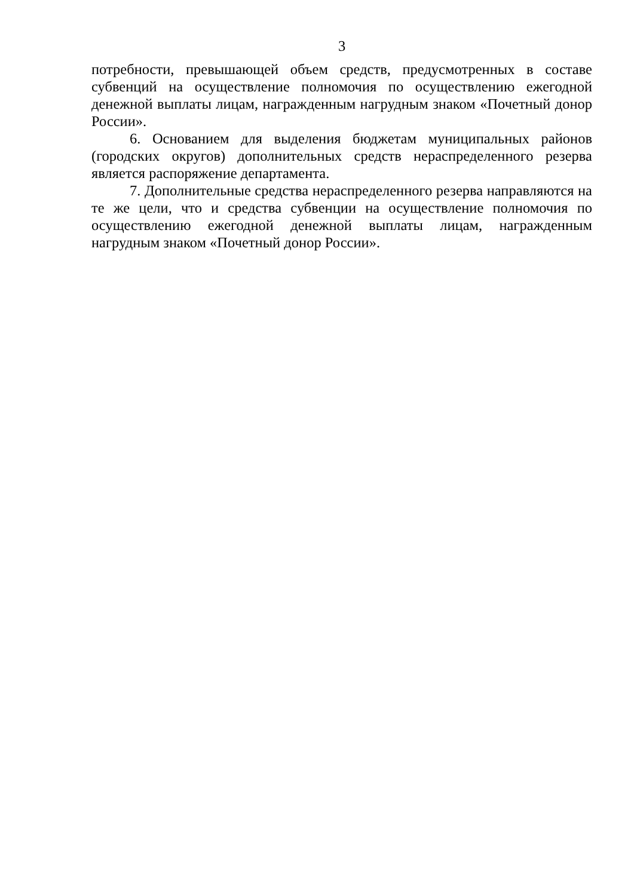3
потребности, превышающей объем средств, предусмотренных в составе субвенций на осуществление полномочия по осуществлению ежегодной денежной выплаты лицам, награжденным нагрудным знаком «Почетный донор России».
6. Основанием для выделения бюджетам муниципальных районов (городских округов) дополнительных средств нераспределенного резерва является распоряжение департамента.
7. Дополнительные средства нераспределенного резерва направляются на те же цели, что и средства субвенции на осуществление полномочия по осуществлению ежегодной денежной выплаты лицам, награжденным нагрудным знаком «Почетный донор России».